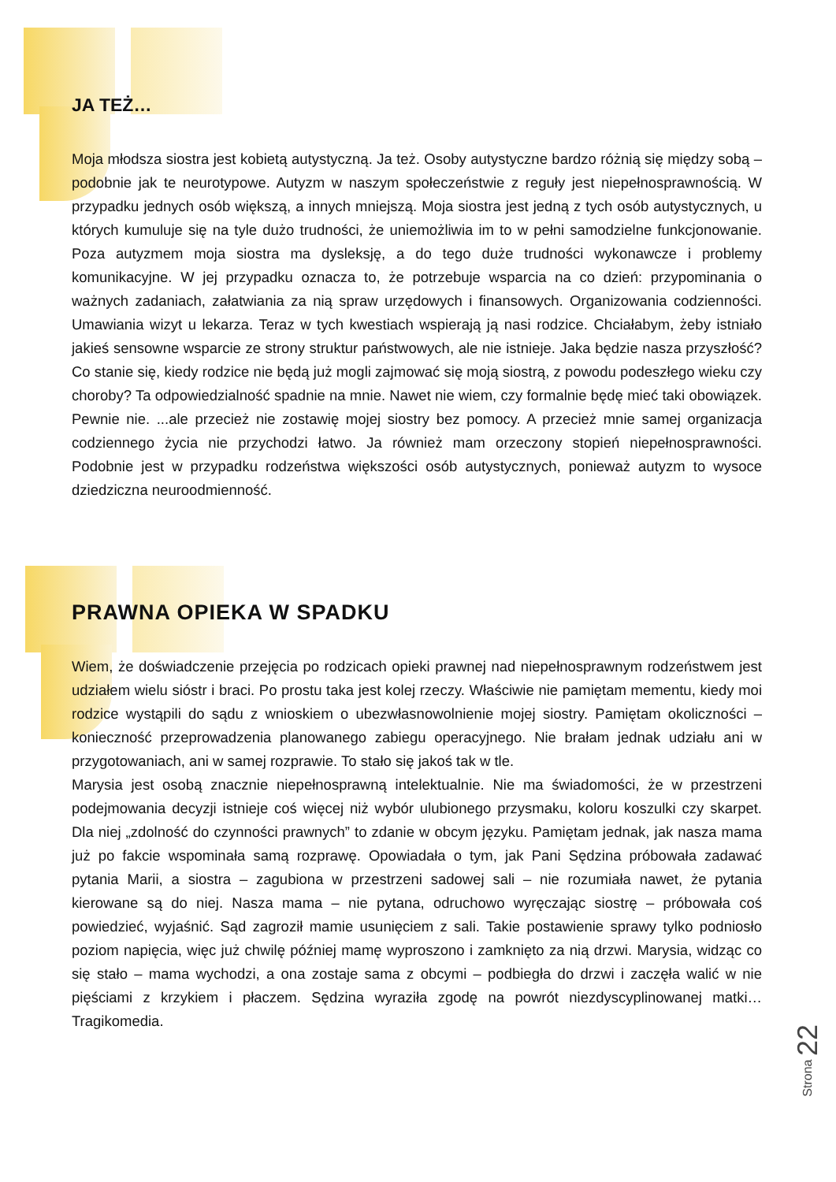JA TEŻ…
Moja młodsza siostra jest kobietą autystyczną. Ja też. Osoby autystyczne bardzo różnią się między sobą – podobnie jak te neurotypowe. Autyzm w naszym społeczeństwie z reguły jest niepełnosprawnością. W przypadku jednych osób większą, a innych mniejszą. Moja siostra jest jedną z tych osób autystycznych, u których kumuluje się na tyle dużo trudności, że uniemożliwia im to w pełni samodzielne funkcjonowanie. Poza autyzmem moja siostra ma dysleksję, a do tego duże trudności wykonawcze i problemy komunikacyjne. W jej przypadku oznacza to, że potrzebuje wsparcia na co dzień: przypominania o ważnych zadaniach, załatwiania za nią spraw urzędowych i finansowych. Organizowania codzienności. Umawiania wizyt u lekarza. Teraz w tych kwestiach wspierają ją nasi rodzice. Chciałabym, żeby istniało jakieś sensowne wsparcie ze strony struktur państwowych, ale nie istnieje. Jaka będzie nasza przyszłość? Co stanie się, kiedy rodzice nie będą już mogli zajmować się moją siostrą, z powodu podeszłego wieku czy choroby? Ta odpowiedzialność spadnie na mnie. Nawet nie wiem, czy formalnie będę mieć taki obowiązek. Pewnie nie. ...ale przecież nie zostawię mojej siostry bez pomocy. A przecież mnie samej organizacja codziennego życia nie przychodzi łatwo. Ja również mam orzeczony stopień niepełnosprawności. Podobnie jest w przypadku rodzeństwa większości osób autystycznych, ponieważ autyzm to wysoce dziedziczna neuroodmienność.
PRAWNA OPIEKA W SPADKU
Wiem, że doświadczenie przejęcia po rodzicach opieki prawnej nad niepełnosprawnym rodzeństwem jest udziałem wielu sióstr i braci. Po prostu taka jest kolej rzeczy. Właściwie nie pamiętam mementu, kiedy moi rodzice wystąpili do sądu z wnioskiem o ubezwłasnowolnienie mojej siostry. Pamiętam okoliczności – konieczność przeprowadzenia planowanego zabiegu operacyjnego. Nie brałam jednak udziału ani w przygotowaniach, ani w samej rozprawie. To stało się jakoś tak w tle.
Marysia jest osobą znacznie niepełnosprawną intelektualnie. Nie ma świadomości, że w przestrzeni podejmowania decyzji istnieje coś więcej niż wybór ulubionego przysmaku, koloru koszulki czy skarpet. Dla niej „zdolność do czynności prawnych” to zdanie w obcym języku. Pamiętam jednak, jak nasza mama już po fakcie wspominała samą rozprawę. Opowiadała o tym, jak Pani Sędzina próbowała zadawać pytania Marii, a siostra – zagubiona w przestrzeni sadowej sali – nie rozumiała nawet, że pytania kierowane są do niej. Nasza mama – nie pytana, odruchowo wyręczając siostrę – próbowała coś powiedzieć, wyjaśnić. Sąd zagroził mamie usunięciem z sali. Takie postawienie sprawy tylko podniosło poziom napięcia, więc już chwilę później mamę wyproszono i zamknięto za nią drzwi. Marysia, widząc co się stało – mama wychodzi, a ona zostaje sama z obcymi – podbiegła do drzwi i zaczęła walić w nie pięściami z krzykiem i płaczem. Sędzina wyraziła zgodę na powrót niezdyscyplinowanej matki… Tragikomedia.
Strona 22